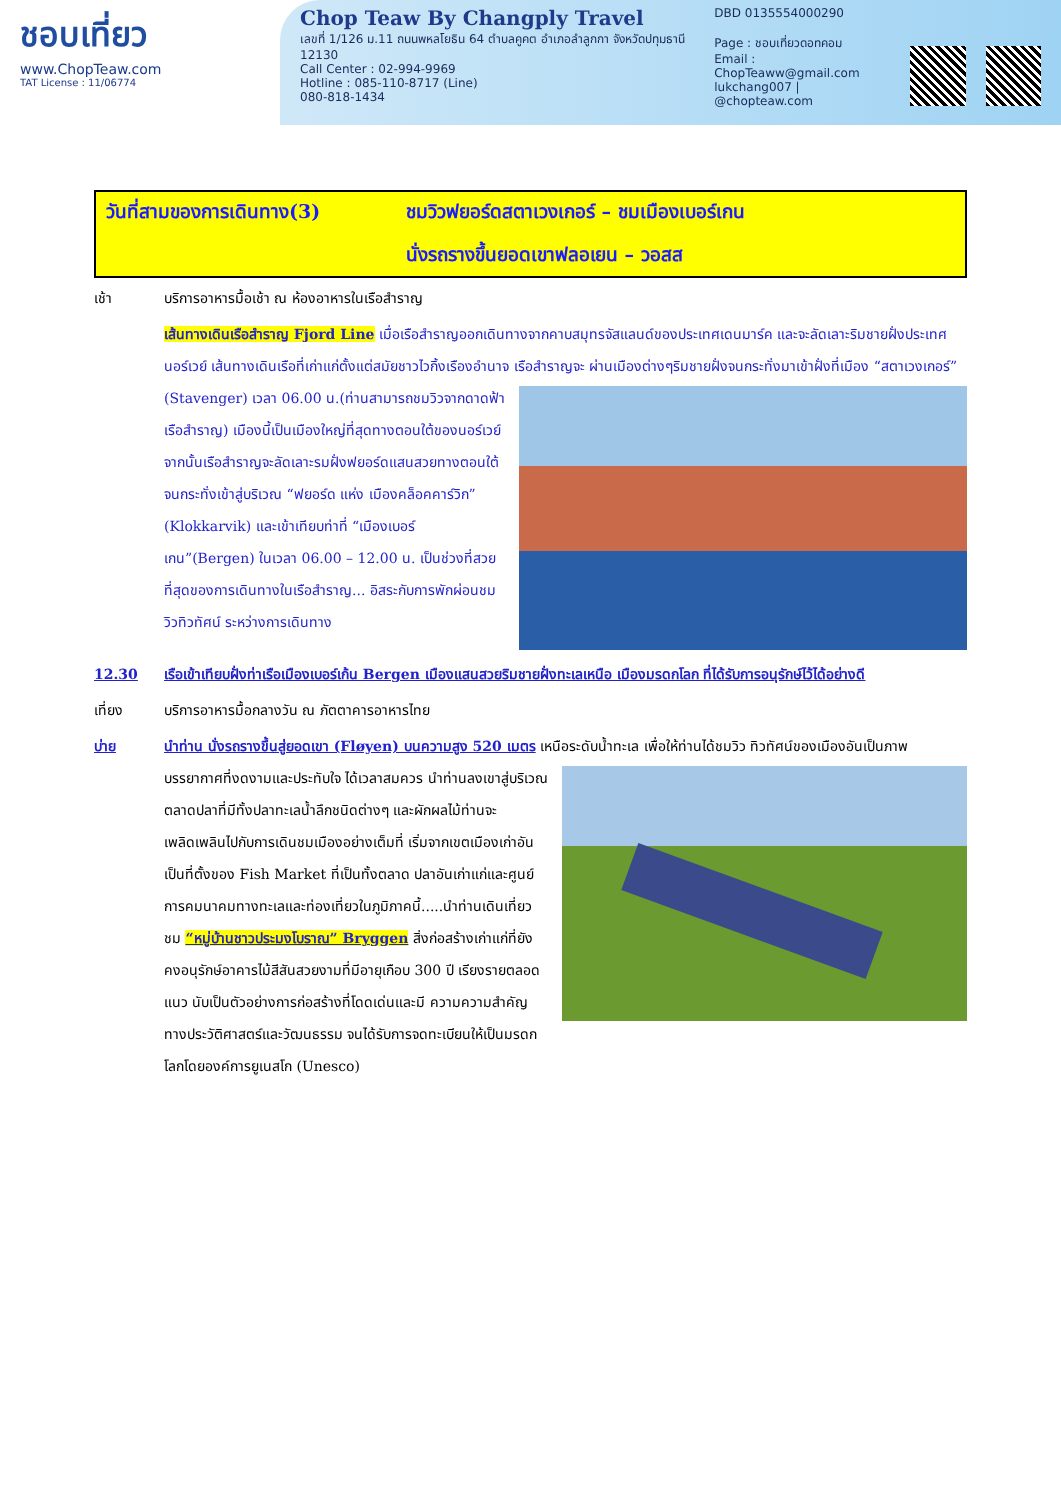ชอบเที่ยว
www.ChopTeaw.com
TAT License : 11/06774
Chop Teaw By Changply Travel
เลขที่ 1/126 ม.11 ถนนพหลโยธิน 64 ตำบลคูคต อำเภอลำลูกกา จังหวัดปทุมธานี 12130
Call Center : 02-994-9969
Hotline : 085-110-8717 (Line)
080-818-1434
DBD 0135554000290
Page : ชอบเที่ยวดอทคอม
Email : ChopTeaww@gmail.com
lukchang007 | @chopteaw.com
วันที่สามของการเดินทาง(3)
ชมวิวฟยอร์ดสตาเวงเกอร์ – ชมเมืองเบอร์เกน
นั่งรถรางขึ้นยอดเขาฟลอเยน – วอสส
เช้า บริการอาหารมื้อเช้า ณ ห้องอาหารในเรือสำราญ
เส้นทางเดินเรือสำราญ Fjord Line เมื่อเรือสำราญออกเดินทางจากคาบสมุทรจัสแลนด์ของประเทศเดนมาร์ค และจะลัดเลาะริมชายฝั่งประเทศนอร์เวย์ เส้นทางเดินเรือที่เก่าแก่ตั้งแต่สมัยชาวไวกิ้งเรืองอำนาจ เรือสำราญจะ ผ่านเมืองต่างๆริมชายฝั่งจนกระทั่งมาเข้าฝั่งที่เมือง “สตาเวงเกอร์” (Stavenger) เวลา 06.00 น.(ท่านสามารถชมวิวจากดาดฟ้าเรือสำราญ) เมืองนี้เป็นเมืองใหญ่ที่สุดทางตอนใต้ของนอร์เวย์ จากนั้นเรือสำราญจะลัดเลาะรมฝั่งฟยอร์ดแสนสวยทางตอนใต้ จนกระทั่งเข้าสู่บริเวณ “ฟยอร์ด แห่ง เมืองคล็อคคาร์วิก” (Klokkarvik) และเข้าเทียบท่าที่ “เมืองเบอร์เกน”(Bergen) ในเวลา 06.00 – 12.00 น. เป็นช่วงที่สวยที่สุดของการเดินทางในเรือสำราญ... อิสระกับการพักผ่อนชมวิวทิวทัศน์ ระหว่างการเดินทาง
12.30 เรือเข้าเทียบฝั่งท่าเรือเมืองเบอร์เก้น Bergen เมืองแสนสวยริมชายฝั่งทะเลเหนือ เมืองมรดกโลก ที่ได้รับการอนุรักษ์ไว้ได้อย่างดี
เที่ยง บริการอาหารมื้อกลางวัน ณ ภัตตาคารอาหารไทย
บ่าย นำท่าน นั่งรถรางขึ้นสู่ยอดเขา (Fløyen) บนความสูง 520 เมตร เหนือระดับน้ำทะเล เพื่อให้ท่านได้ชมวิว ทิวทัศน์ของเมืองอันเป็นภาพบรรยากาศที่งดงามและประทับใจ ได้เวลาสมควร นำท่านลงเขาสู่บริเวณตลาดปลาที่มีทั้งปลาทะเลน้ำลึกชนิดต่างๆ และผักผลไม้ท่านจะเพลิดเพลินไปกับการเดินชมเมืองอย่างเต็มที่ เริ่มจากเขตเมืองเก่าอันเป็นที่ตั้งของ Fish Market ที่เป็นทั้งตลาด ปลาอันเก่าแก่และศูนย์การคมนาคมทางทะเลและท่องเที่ยวในภูมิภาคนี้.....นำท่านเดินเที่ยวชม “หมู่บ้านชาวประมงโบราณ” Bryggen สิ่งก่อสร้างเก่าแก่ที่ยังคงอนุรักษ์อาคารไม้สีสันสวยงามที่มีอายุเกือบ 300 ปี เรียงรายตลอดแนว นับเป็นตัวอย่างการก่อสร้างที่โดดเด่นและมี ความความสำคัญทางประวัติศาสตร์และวัฒนธรรม จนได้รับการจดทะเบียนให้เป็นมรดกโลกโดยองค์การยูเนสโก (Unesco)